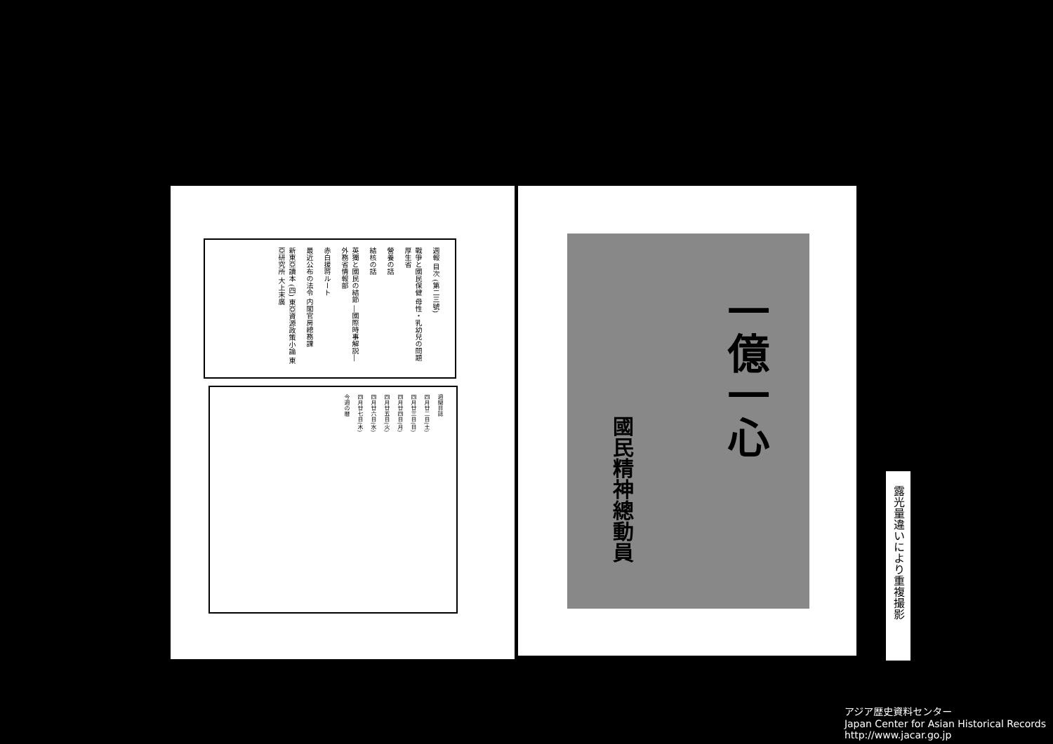週報 目次 (第二三號)
戰爭と國民保健 母性・乳幼兒の問題 厚生省
營養の話
結核の話
英獨と國民の結節 ―國際時事解説― 外務省情報部
赤白援蒋ルート
最近公布の法令 内閣官房總務課
新東亞讀本 (四) 東亞資源政策小論 東亞研究所 大上末廣
週間日誌
四月廿二日(土)
四月廿三日(日)
四月廿四日(月)
四月廿五日(火)
四月廿六日(水)
四月廿七日(木)
今週の暦
一億一心
國民精神總動員
露光量違いにより重複撮影
アジア歴史資料センター
Japan Center for Asian Historical Records
http://www.jacar.go.jp